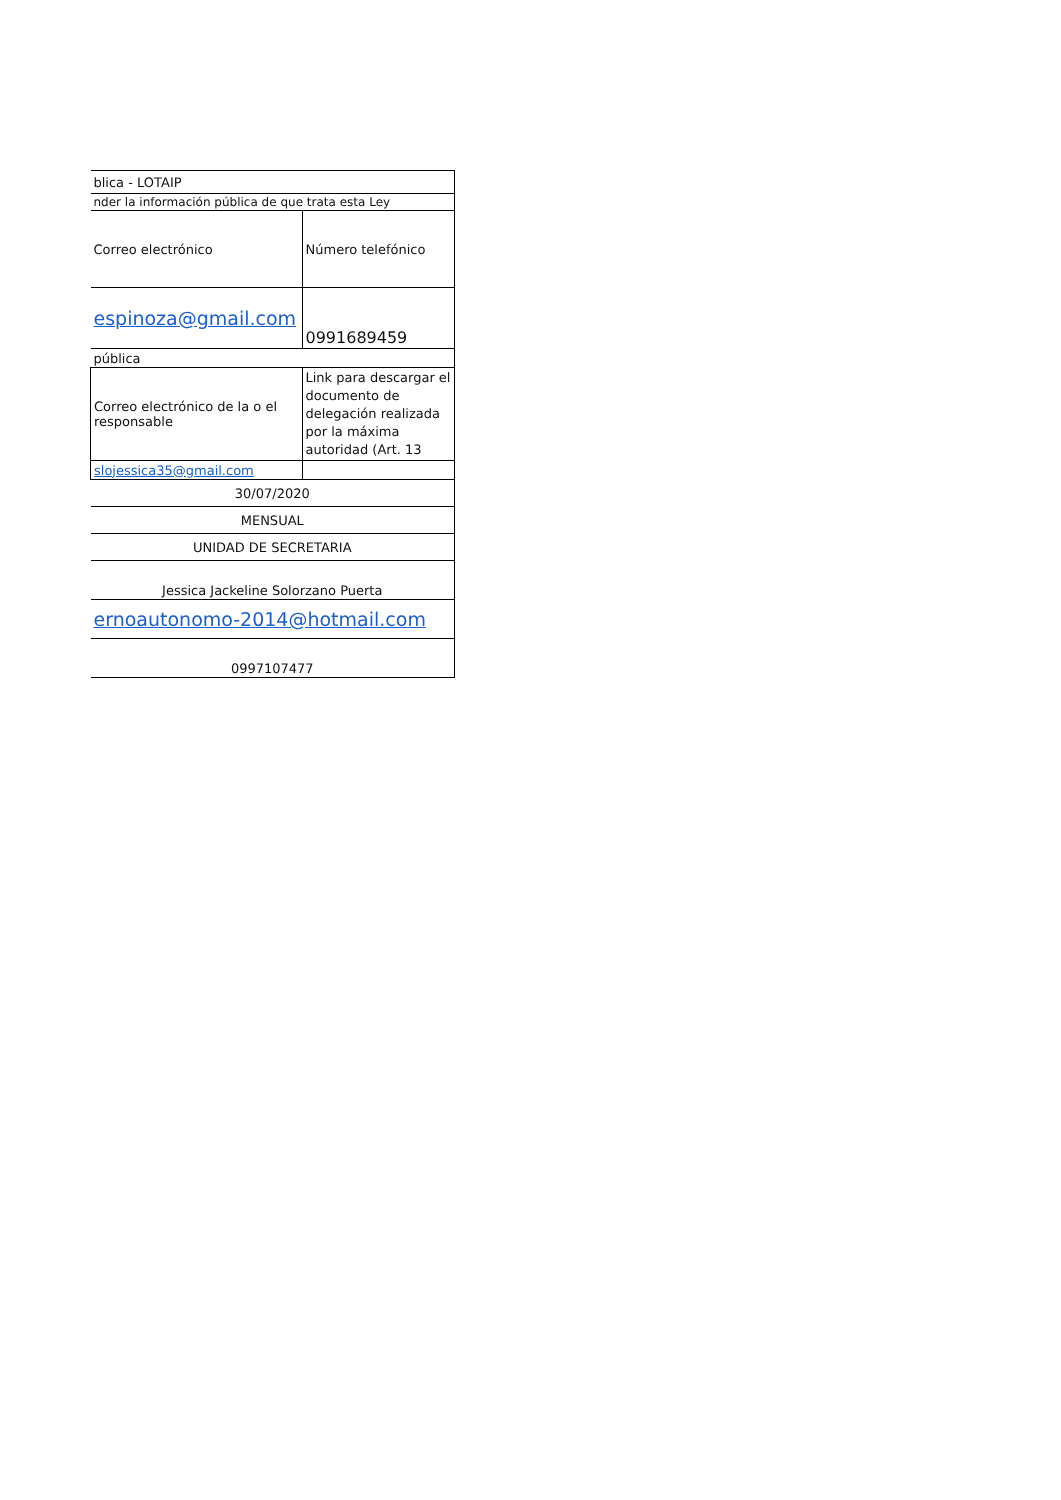| blica - LOTAIP | |
| nder la información pública de que trata esta Ley | |
| Correo electrónico | Número telefónico |
| espinoza@gmail.com | 0991689459 |
| pública | |
| Correo electrónico de la o el responsable | Link para descargar el documento de delegación realizada por la máxima autoridad (Art. 13 |
| slojessica35@gmail.com | |
| 30/07/2020 | |
| MENSUAL | |
| UNIDAD DE SECRETARIA | |
| Jessica Jackeline Solorzano Puerta | |
| ernoautonomo-2014@hotmail.com | |
| 0997107477 | |